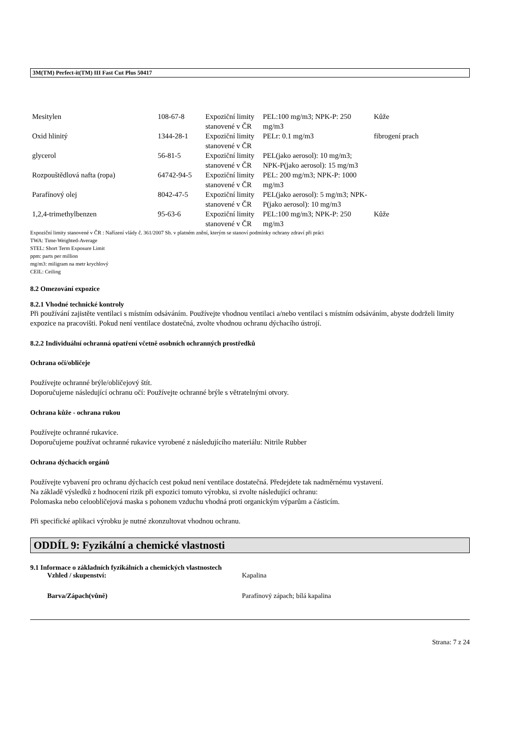3M(TM) Perfect-it(TM) III Fast Cut Plus 50417
| Mesitylen | 108-67-8 | Expoziční limity stanovené v ČR | PEL:100 mg/m3; NPK-P: 250 mg/m3 | Kůže |
| Oxid hlinitý | 1344-28-1 | Expoziční limity stanovené v ČR | PELr: 0.1 mg/m3 | fibrogení prach |
| glycerol | 56-81-5 | Expoziční limity stanovené v ČR | PEL(jako aerosol): 10 mg/m3; NPK-P(jako aerosol): 15 mg/m3 | |
| Rozpouštědlová nafta (ropa) | 64742-94-5 | Expoziční limity stanovené v ČR | PEL: 200 mg/m3; NPK-P: 1000 mg/m3 | |
| Parafínový olej | 8042-47-5 | Expoziční limity stanovené v ČR | PEL(jako aerosol): 5 mg/m3; NPK-P(jako aerosol): 10 mg/m3 | |
| 1,2,4-trimethylbenzen | 95-63-6 | Expoziční limity stanovené v ČR | PEL:100 mg/m3; NPK-P: 250 mg/m3 | Kůže |
Expoziční limity stanovené v ČR : Nařízení vlády č. 361/2007 Sb. v platném znění, kterým se stanoví podmínky ochrany zdraví při práci
TWA: Time-Weighted-Average
STEL: Short Term Exposure Limit
ppm: parts per million
mg/m3: miligram na metr krychlový
CEIL: Ceiling
8.2 Omezování expozice
8.2.1 Vhodné technické kontroly
Při používání zajistěte ventilaci s místním odsáváním. Používejte vhodnou ventilaci a/nebo ventilaci s místním odsáváním, abyste dodrželi limity expozice na pracovišti. Pokud není ventilace dostatečná, zvolte vhodnou ochranu dýchacího ústrojí.
8.2.2 Individuální ochranná opatření včetně osobních ochranných prostředků
Ochrana očí/obličeje
Používejte ochranné brýle/obličejový štít.
Doporučujeme následující ochranu očí: Používejte ochranné brýle s větratelnými otvory.
Ochrana kůže - ochrana rukou
Používejte ochranné rukavice.
Doporučujeme používat ochranné rukavice vyrobené z následujícího materiálu: Nitrile Rubber
Ochrana dýchacích orgánů
Používejte vybavení pro ochranu dýchacích cest pokud není ventilace dostatečná. Předejdete tak nadměrnému vystavení.
Na základě výsledků z hodnocení rizik při expozici tomuto výrobku, si zvolte následující ochranu:
Polomaska nebo celoobličejová maska s pohonem vzduchu vhodná proti organickým výparům a částicím.
Při specifické aplikaci výrobku je nutné zkonzultovat vhodnou ochranu.
ODDÍL 9: Fyzikální a chemické vlastnosti
9.1 Informace o základních fyzikálních a chemických vlastnostech
Vzhled / skupenství: Kapalina
Barva/Zápach(vůně) Parafínový zápach; bílá kapalina
Strana: 7 z 24